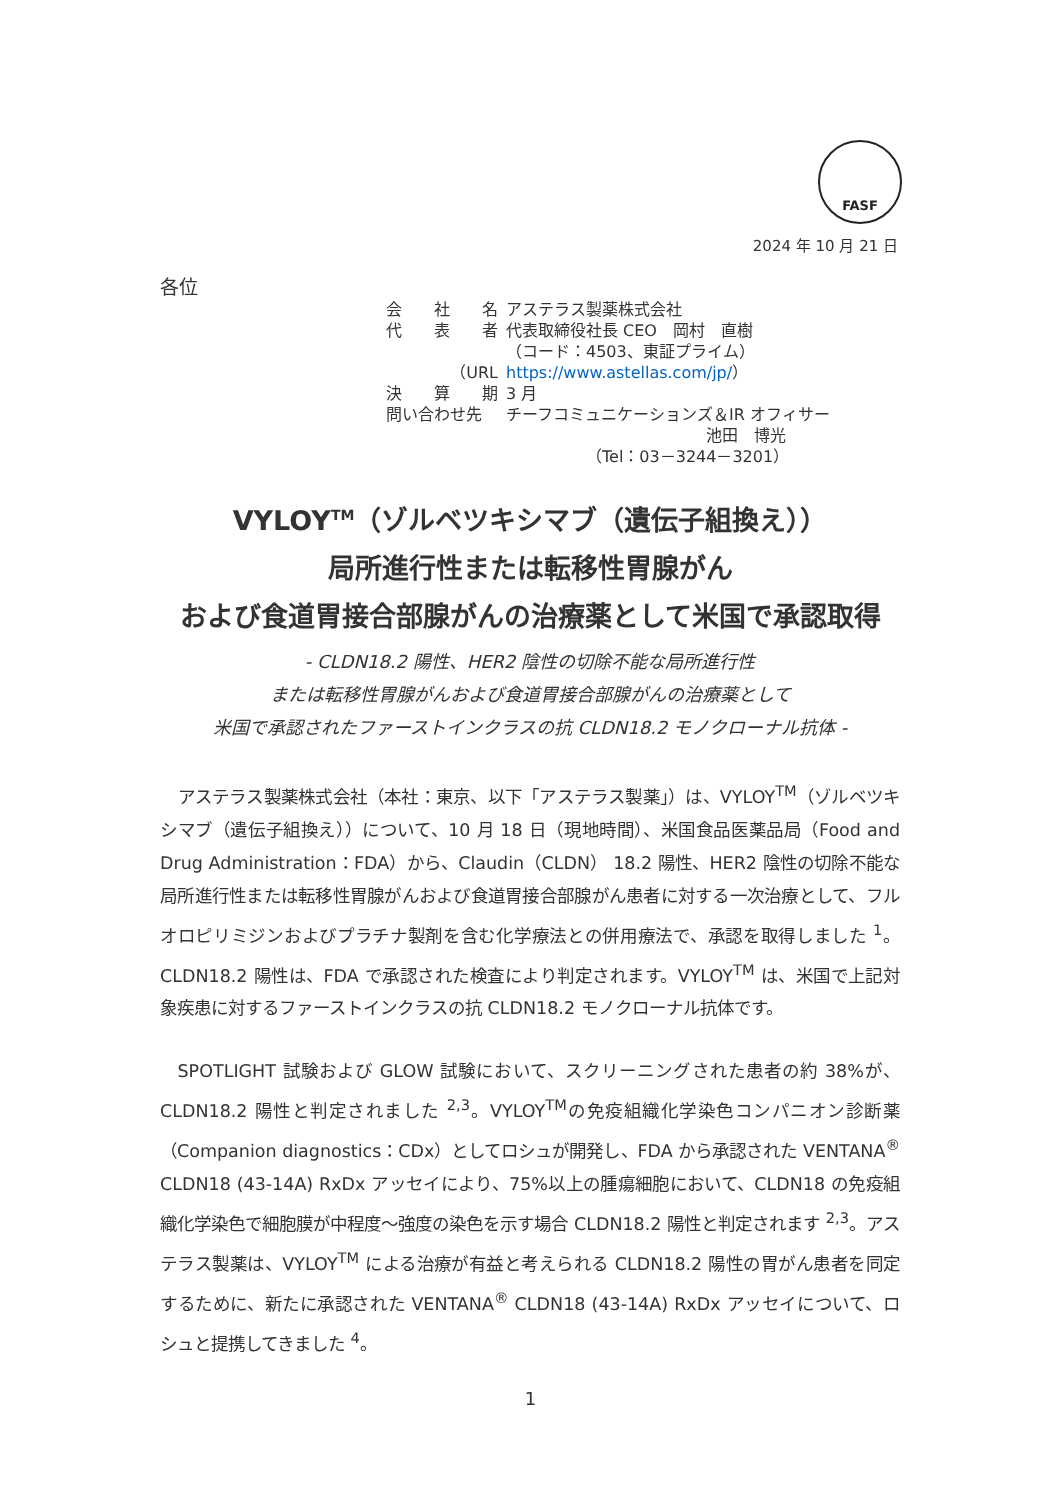FASF
2024 年 10 月 21 日
各位
| 会 社 名 | アステラス製薬株式会社 |
| 代 表 者 | 代表取締役社長 CEO 岡村 直樹 |
| | （コード：4503、東証プライム） |
| （URL | https://www.astellas.com/jp/ ） |
| 決 算 期 | 3 月 |
| 問い合わせ先 | チーフコミュニケーションズ＆IR オフィサー 池田 博光 （Tel：03－3244－3201） |
VYLOY<sup>TM</sup>（ゾルベツキシマブ（遺伝子組換え））
局所進行性または転移性胃腺がん
および食道胃接合部腺がんの治療薬として米国で承認取得
- CLDN18.2 陽性、HER2 陰性の切除不能な局所進行性
または転移性胃腺がんおよび食道胃接合部腺がんの治療薬として
米国で承認されたファーストインクラスの抗 CLDN18.2 モノクローナル抗体 -
アステラス製薬株式会社（本社：東京、以下「アステラス製薬」）は、VYLOY<sup>TM</sup>（ゾルベツキシマブ（遺伝子組換え））について、10 月 18 日（現地時間）、米国食品医薬品局（Food and Drug Administration：FDA）から、Claudin（CLDN） 18.2 陽性、HER2 陰性の切除不能な局所進行性または転移性胃腺がんおよび食道胃接合部腺がん患者に対する一次治療として、フルオロピリミジンおよびプラチナ製剤を含む化学療法との併用療法で、承認を取得しました <sup>1</sup>。CLDN18.2 陽性は、FDA で承認された検査により判定されます。VYLOY<sup>TM</sup> は、米国で上記対象疾患に対するファーストインクラスの抗 CLDN18.2 モノクローナル抗体です。
SPOTLIGHT 試験および GLOW 試験において、スクリーニングされた患者の約 38%が、CLDN18.2 陽性と判定されました <sup>2,3</sup>。VYLOY<sup>TM</sup>の免疫組織化学染色コンパニオン診断薬（Companion diagnostics：CDx）としてロシュが開発し、FDA から承認された VENTANA<sup>®</sup> CLDN18 (43-14A) RxDx アッセイにより、75%以上の腫瘍細胞において、CLDN18 の免疫組織化学染色で細胞膜が中程度～強度の染色を示す場合 CLDN18.2 陽性と判定されます <sup>2,3</sup>。アステラス製薬は、VYLOY<sup>TM</sup> による治療が有益と考えられる CLDN18.2 陽性の胃がん患者を同定するために、新たに承認された VENTANA<sup>®</sup> CLDN18 (43-14A) RxDx アッセイについて、ロシュと提携してきました <sup>4</sup>。
1